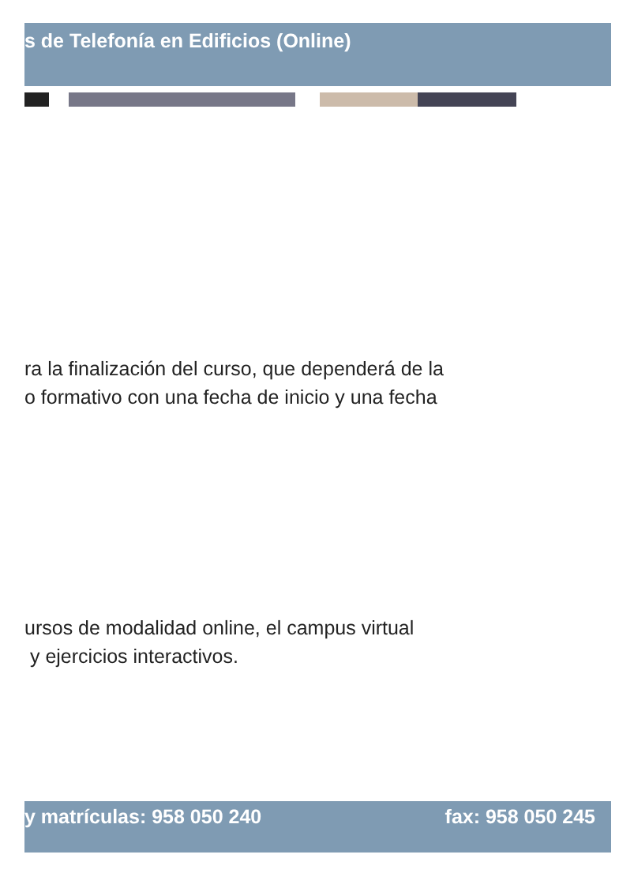s de Telefonía en Edificios (Online)
ra la finalización del curso, que dependerá de la
o formativo con una fecha de inicio y una fecha
ursos de modalidad online, el campus virtual
y ejercicios interactivos.
y matrículas: 958 050 240 fax: 958 050 245